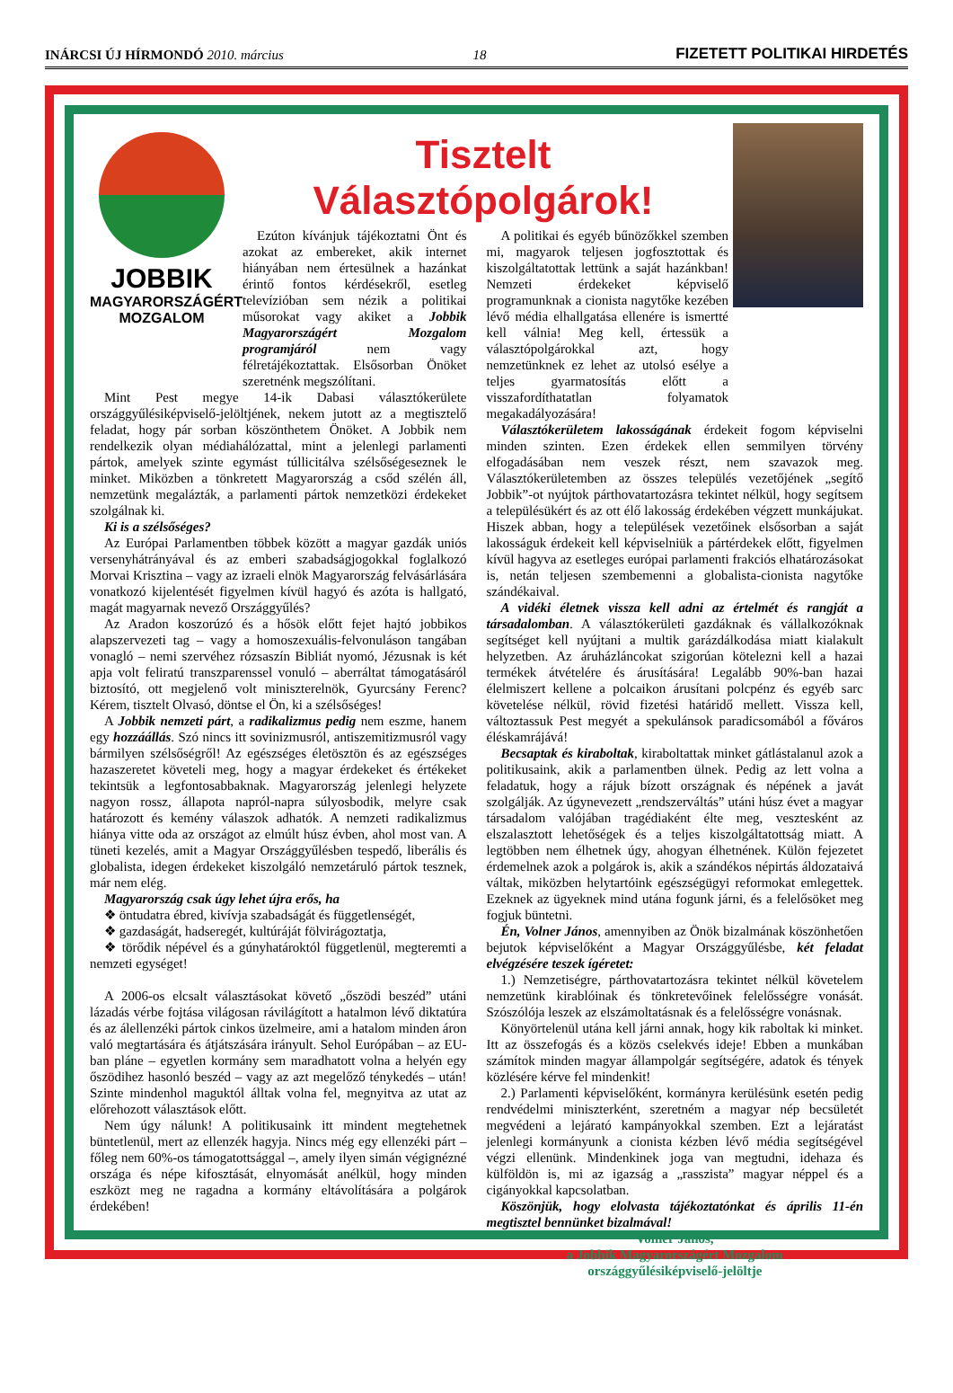INÁRCSI ÚJ HÍRMONDÓ 2010. március 18 FIZETETT POLITIKAI HIRDETÉS
JOBBIK
MAGYARORSZÁGÉRT
MOZGALOM
Tisztelt
Választópolgárok!
Ezúton kívánjuk tájékoztatni Önt és azokat az embereket, akik internet hiányában nem értesülnek a hazánkat érintő fontos kérdésekről, esetleg televízióban sem nézik a politikai műsorokat vagy akiket a Jobbik Magyarországért Mozgalom programjáról nem vagy félretájékoztattak. Elsősorban Önöket szeretnénk megszólítani.
Mint Pest megye 14-ik Dabasi választókerülete országgyűlésiképviselő-jelöltjének, nekem jutott az a megtisztelő feladat, hogy pár sorban köszönthetem Önöket. A Jobbik nem rendelkezik olyan médiahálózattal, mint a jelenlegi parlamenti pártok, amelyek szinte egymást túllicitálva szélsőségeseznek le minket. Miközben a tönkretett Magyarország a csőd szélén áll, nemzetünk megalázták, a parlamenti pártok nemzetközi érdekeket szolgálnak ki.
Ki is a szélsőséges?
Az Európai Parlamentben többek között a magyar gazdák uniós versenyhátrányával és az emberi szabadságjogokkal foglalkozó Morvai Krisztina – vagy az izraeli elnök Magyarország felvásárlására vonatkozó kijelentését figyelmen kívül hagyó és azóta is hallgató, magát magyarnak nevező Országgyűlés?
Az Aradon koszorúzó és a hősök előtt fejet hajtó jobbikos alapszervezeti tag – vagy a homoszexuális-felvonuláson tangában vonagló – nemi szervéhez rózsaszín Bibliát nyomó, Jézusnak is két apja volt feliratú transzparenssel vonuló – aberráltat támogatásáról biztosító, ott megjelenő volt miniszterelnök, Gyurcsány Ferenc? Kérem, tisztelt Olvasó, döntse el Ön, ki a szélsőséges!
A Jobbik nemzeti párt, a radikalizmus pedig nem eszme, hanem egy hozzáállás. Szó nincs itt sovinizmusról, antiszemitizmusról vagy bármilyen szélsőségről! Az egészséges életösztön és az egészséges hazaszeretet követeli meg, hogy a magyar érdekeket és értékeket tekintsük a legfontosabbaknak. Magyarország jelenlegi helyzete nagyon rossz, állapota napról-napra súlyosbodik, melyre csak határozott és kemény válaszok adhatók. A nemzeti radikalizmus hiánya vitte oda az országot az elmúlt húsz évben, ahol most van. A tüneti kezelés, amit a Magyar Országgyűlésben tespedő, liberális és globalista, idegen érdekeket kiszolgáló nemzetáruló pártok tesznek, már nem elég.
Magyarország csak úgy lehet újra erős, ha
❖ öntudatra ébred, kivívja szabadságát és függetlenségét,
❖ gazdaságát, hadseregét, kultúráját fölvirágoztatja,
❖ törődik népével és a gúnyhatároktól függetlenül, megteremti a nemzeti egységet!
A 2006-os elcsalt választásokat követő „őszödi beszéd” utáni lázadás vérbe fojtása világosan rávilágított a hatalmon lévő diktatúra és az álellenzéki pártok cinkos üzelmeire, ami a hatalom minden áron való megtartására és átjátszására irányult. Sehol Európában – az EU-ban pláne – egyetlen kormány sem maradhatott volna a helyén egy őszödihez hasonló beszéd – vagy az azt megelőző ténykedés – után! Szinte mindenhol maguktól álltak volna fel, megnyitva az utat az előrehozott választások előtt.
Nem úgy nálunk! A politikusaink itt mindent megtehetnek büntetlenül, mert az ellenzék hagyja. Nincs még egy ellenzéki párt – főleg nem 60%-os támogatottsággal –, amely ilyen simán végignézné országa és népe kifosztását, elnyomását anélkül, hogy minden eszközt meg ne ragadna a kormány eltávolítására a polgárok érdekében!
A politikai és egyéb bűnözőkkel szemben mi, magyarok teljesen jogfosztottak és kiszolgáltatottak lettünk a saját hazánkban! Nemzeti érdekeket képviselő programunknak a cionista nagytőke kezében lévő média elhallgatása ellenére is ismertté kell válnia! Meg kell, értessük a választópolgárokkal azt, hogy nemzetünknek ez lehet az utolsó esélye a teljes gyarmatosítás előtt a visszafordíthatatlan folyamatok megakadályozására!
Választókerületem lakosságának érdekeit fogom képviselni minden szinten. Ezen érdekek ellen semmilyen törvény elfogadásában nem veszek részt, nem szavazok meg. Választókerületemben az összes település vezetőjének „segítő Jobbik”-ot nyújtok párthovatartozásra tekintet nélkül, hogy segítsem a településükért és az ott élő lakosság érdekében végzett munkájukat. Hiszek abban, hogy a települések vezetőinek elsősorban a saját lakosságuk érdekeit kell képviselniük a pártérdekek előtt, figyelmen kívül hagyva az esetleges európai parlamenti frakciós elhatározásokat is, netán teljesen szembemenni a globalista-cionista nagytőke szándékaival.
A vidéki életnek vissza kell adni az értelmét és rangját a társadalomban. A választókerületi gazdáknak és vállalkozóknak segítséget kell nyújtani a multik garázdálkodása miatt kialakult helyzetben. Az áruházláncokat szigorúan kötelezni kell a hazai termékek átvételére és árusítására! Legalább 90%-ban hazai élelmiszert kellene a polcaikon árusítani polcpénz és egyéb sarc követelése nélkül, rövid fizetési határidő mellett. Vissza kell, változtassuk Pest megyét a spekulánsok paradicsomából a főváros éléskamrájává!
Becsaptak és kiraboltak, kiraboltattak minket gátlástalanul azok a politikusaink, akik a parlamentben ülnek. Pedig az lett volna a feladatuk, hogy a rájuk bízott országnak és népének a javát szolgálják. Az úgynevezett „rendszerváltás” utáni húsz évet a magyar társadalom valójában tragédiaként élte meg, vesztesként az elszalasztott lehetőségek és a teljes kiszolgáltatottság miatt. A legtöbben nem élhetnek úgy, ahogyan élhetnének. Külön fejezetet érdemelnek azok a polgárok is, akik a szándékos népirtás áldozataivá váltak, miközben helytartóink egészségügyi reformokat emlegettek. Ezeknek az ügyeknek mind utána fogunk járni, és a felelősöket meg fogjuk büntetni.
Én, Volner János, amennyiben az Önök bizalmának köszönhetően bejutok képviselőként a Magyar Országgyűlésbe, két feladat elvégzésére teszek ígéretet:
1.) Nemzetiségre, párthovatartozásra tekintet nélkül követelem nemzetünk kirablóinak és tönkretevőinek felelősségre vonását. Szószólója leszek az elszámoltatásnak és a felelősségre vonásnak.
Könyörtelenül utána kell járni annak, hogy kik raboltak ki minket. Itt az összefogás és a közös cselekvés ideje! Ebben a munkában számítok minden magyar állampolgár segítségére, adatok és tények közlésére kérve fel mindenkit!
2.) Parlamenti képviselőként, kormányra kerülésünk esetén pedig rendvédelmi miniszterként, szeretném a magyar nép becsületét megvédeni a lejárató kampányokkal szemben. Ezt a lejáratást jelenlegi kormányunk a cionista kézben lévő média segítségével végzi ellenünk. Mindenkinek joga van megtudni, idehaza és külföldön is, mi az igazság a „rasszista” magyar néppel és a cigányokkal kapcsolatban.
Köszönjük, hogy elolvasta tájékoztatónkat és április 11-én megtisztel bennünket bizalmával!
Volner János,
a Jobbik Magyarországért Mozgalom
országgyűlésiképviselő-jelöltje